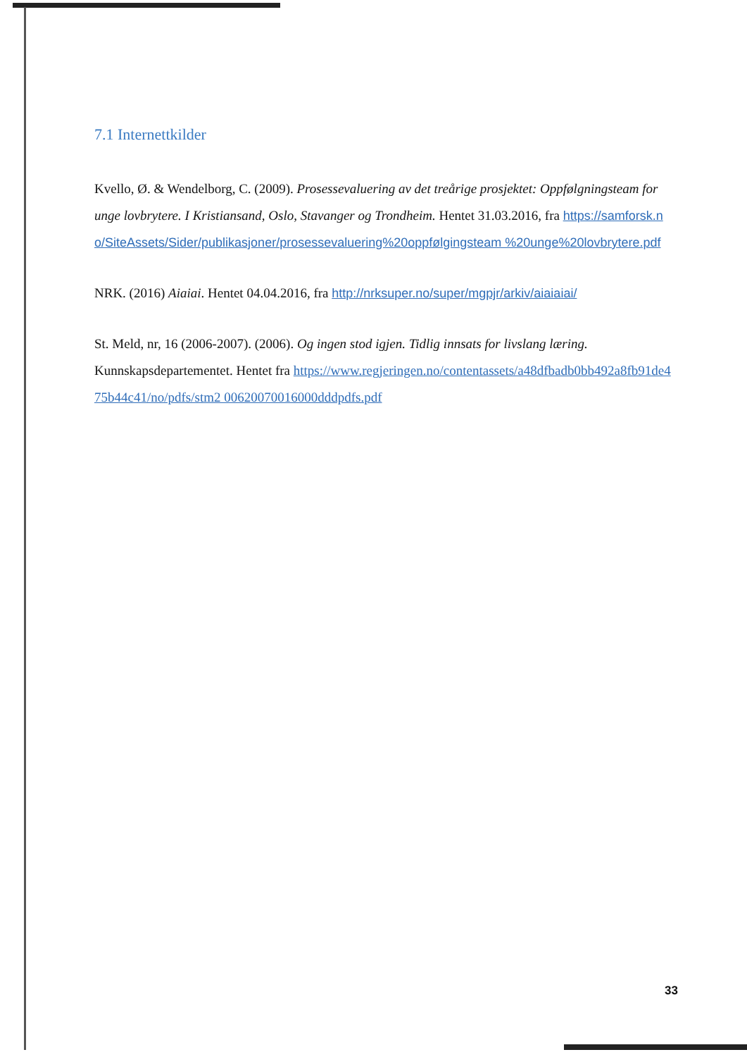7.1 Internettkilder
Kvello, Ø. & Wendelborg, C. (2009). Prosessevaluering av det treårige prosjektet: Oppfølgningsteam for unge lovbrytere. I Kristiansand, Oslo, Stavanger og Trondheim. Hentet 31.03.2016, fra https://samforsk.no/SiteAssets/Sider/publikasjoner/prosessevaluering%20oppfølgingsteam %20unge%20lovbrytere.pdf
NRK. (2016) Aiaiai. Hentet 04.04.2016, fra http://nrksuper.no/super/mgpjr/arkiv/aiaiaiai/
St. Meld, nr, 16 (2006-2007). (2006). Og ingen stod igjen. Tidlig innsats for livslang læring. Kunnskapsdepartementet. Hentet fra https://www.regjeringen.no/contentassets/a48dfbadb0bb492a8fb91de475b44c41/no/pdfs/stm2 00620070016000dddpdfs.pdf
33